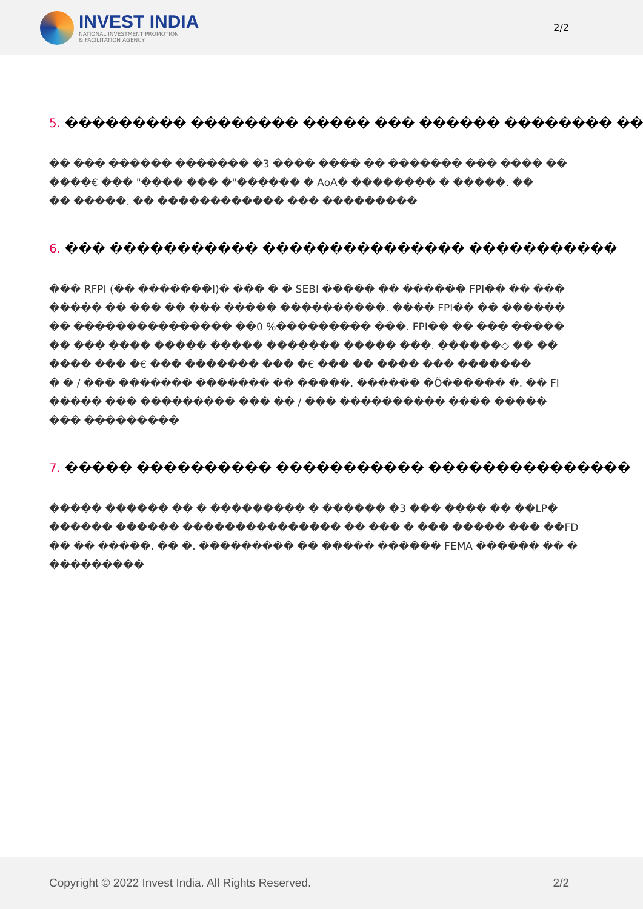INVEST INDIA
NATIONAL INVESTMENT PROMOTION
& FACILITATION AGENCY
2/2
5. ��������� �������� ����� ��� ������ �������� ��
�� ��� ������ ������� �3 ���� ���� �� ������� ��� ���� ��
����€ ��� "���� ��� �"������ � AoA� �������� � �����. ��
�� �����. �� ������������ ��� ���������
6. ��� ����������� ��������������� �����������
��� RFPI (�� �������I)� ��� � � SEBI ����� �� ������ FPI�� �� ���
����� �� ��� �� ��� ����� ����������. ���� FPI�� �� ������
�� ��������������� ��0 %��������� ���. FPI�� �� ��� �����
�� ��� ���� ����� ����� ������� ����� ���. ������◇ �� ��
���� ��� �€ ��� ������� ��� �€ ��� �� ���� ��� �������
� � / ��� ������� ������� �� �����. ������ �Õ������ �. �� FI
����� ��� ��������� ��� �� / ��� ���������� ���� �����
��� ���������
7. ����� ���������� ����������� ���������������
����� ������ �� � ��������� � ������ �3 ��� ���� �� ��LP�
������ ������ ��������������� �� ��� � ��� ����� ��� ��FD
�� �� �����. �� �. ��������� �� ����� ������ FEMA ������ �� �
���������
Copyright © 2022 Invest India. All Rights Reserved.
2/2